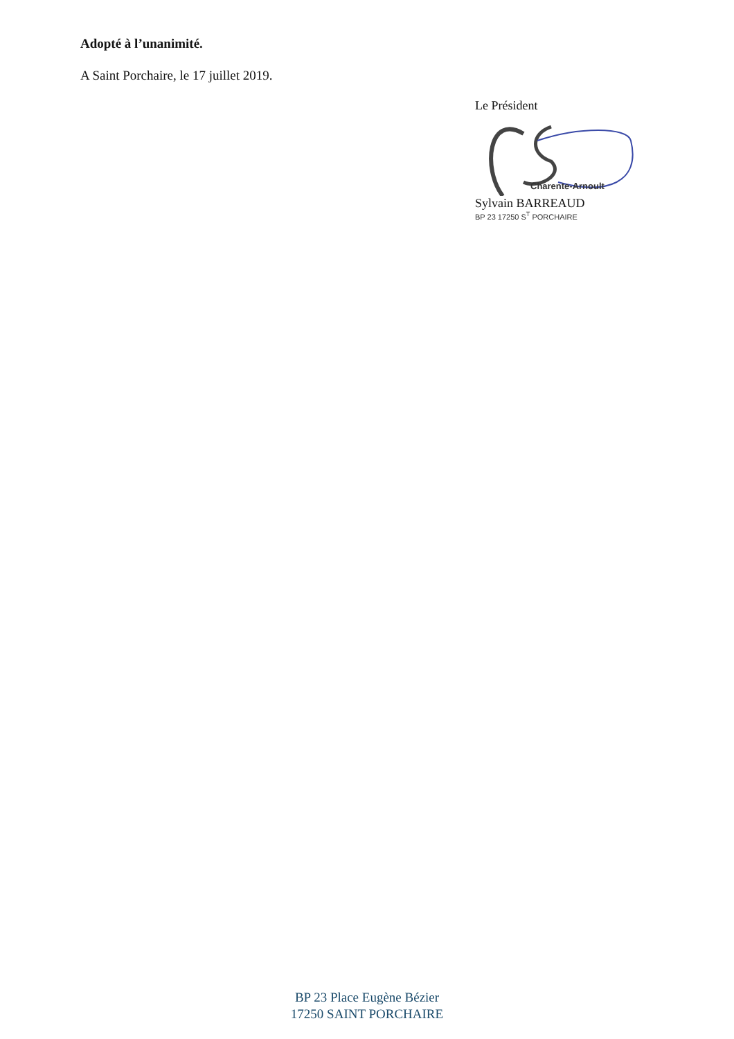Adopté à l’unanimité.
A Saint Porchaire, le 17 juillet 2019.
Le Président
Charente-Arnoult
Sylvain BARREAUD
BP 23 17250 S<sup>T</sup> PORCHAIRE
BP 23 Place Eugène Bézier
17250 SAINT PORCHAIRE